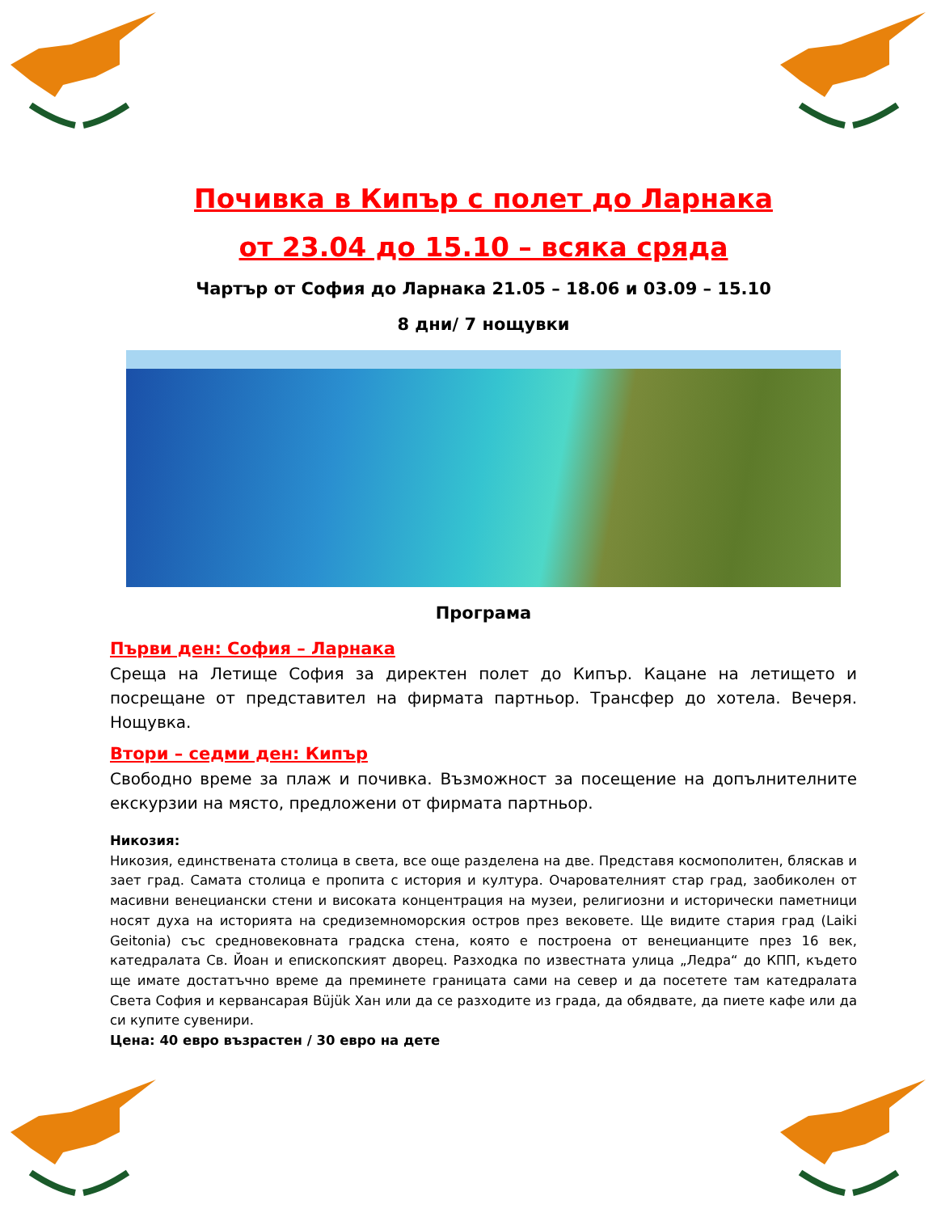Почивка в Кипър с полет до Ларнака
от 23.04 до 15.10 – всяка сряда
Чартър от София до Ларнака 21.05 – 18.06 и 03.09 – 15.10
8 дни/ 7 нощувки
Програма
Първи ден: София – Ларнака
Среща на Летище София за директен полет до Кипър. Кацане на летището и посрещане от представител на фирмата партньор. Трансфер до хотела. Вечеря. Нощувка.
Втори – седми ден: Кипър
Свободно време за плаж и почивка. Възможност за посещение на допълнителните екскурзии на място, предложени от фирмата партньор.
Никозия:
Никозия, единствената столица в света, все още разделена на две. Представя космополитен, бляскав и зает град. Самата столица е пропита с история и култура. Очарователният стар град, заобиколен от масивни венециански стени и високата концентрация на музеи, религиозни и исторически паметници носят духа на историята на средиземноморския остров през вековете. Ще видите стария град (Laiki Geitonia) със средновековната градска стена, която е построена от венецианците през 16 век, катедралата Св. Йоан и епископският дворец. Разходка по известната улица „Ледра“ до КПП, където ще имате достатъчно време да преминете границата сами на север и да посетете там катедралата Света София и кервансарая Büjük Хан или да се разходите из града, да обядвате, да пиете кафе или да си купите сувенири.
Цена: 40 евро възрастен / 30 евро на дете